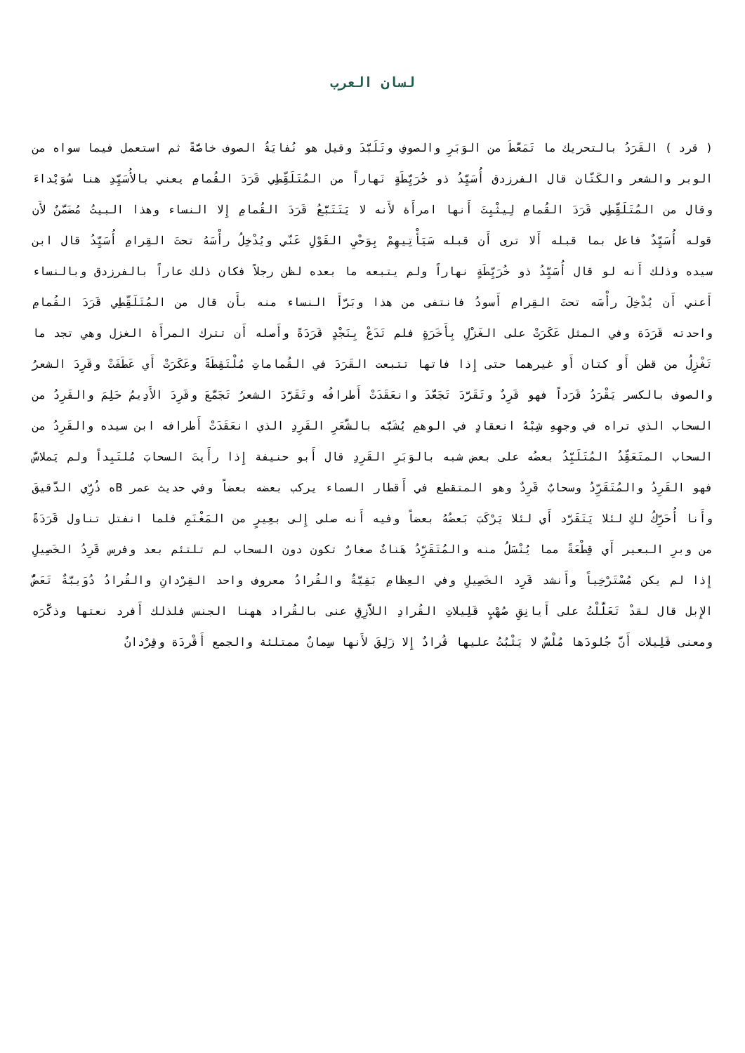لسان العرب
( قرد ) القَرَدُ بالتحريك ما تَمَعَّطَ من الوَبَرِ والصوفِ وتَلَبَّدَ وقيل هو نُفايَةُ الصوف خاصَّةً ثم استعمل فيما سواه من الوبر والشعر والكَتّان قال الفرزدق أُسَيِّدُ ذو خُرَيِّطَةٍ نَهاراً من المُتَلَقِّطِي قَرَدَ القُمامِ يعني بالأُسَيِّدِ هنا سُوَيْداءَ وقال من المُتَلَقِّطِي قَرَدَ القُمامِ لِيثْبِتَ أَنها امرأَة لأَنه لا يَتَتَبَّعُ قَرَدَ القُمامِ إِلا النساء وهذا البيتُ مُضَمَّنٌ لأَن قوله أُسَيِّدٌ فاعل بما قبله أَلا ترى أَن قبله سَيَأْتِيهِمْ بِوَحْيِ القَوْلِ عَنّي ويُدْخِلُ رأْسَهُ تحتَ القِرامِ أُسَيِّدُ قال ابن سيده وذلك أَنه لو قال أُسَيِّدُ ذو خُرَيِّطَةٍ نهاراً ولم يتبعه ما بعده لظن رجلاً فكان ذلك عاراً بالفرزدق وبالنساء أَعني أَن يُدْخِلَ رأْسَه تحتَ القِرامِ أَسودُ فانتفى من هذا وبَرَّأَ النساء منه بأَن قال من المُتَلَقِّطِي قَرَدَ القُمامِ واحدته قَرَدَة وفي المثل عَكَرَتْ على الغَزْلِ بِأَخَرَةٍ فلم تَدَعْ بِنَجْدٍ قَرَدَةً وأَصله أَن تترك المرأَة الغزل وهي تجد ما تَغْزِلُ من قطن أَو كتان أَو غيرهما حتى إِذا فاتها تتبعت القَرَدَ في القُماماتِ مُلْتَقِطَةً وعَكَرَتْ أَي عَطَفَتْ وقَرِدَ الشعرُ والصوف بالكسر يَقْرَدُ قَرَداً فهو قَرِدٌ وتَقَرَّدَ تَجَعَّدَ وانعَقَدَتْ أَطرافُه وتَقَرَّدَ الشعرُ تَجَمَّعَ وقَرِدَ الأَدِيمُ حَلِمَ والقَرِدُ من السحاب الذي تراه في وجهِهِ شِبْهُ انعقادٍ في الوهمِ يُشَبَّه بالشَّعَرِ القَرِدِ الذي انعَقَدَتْ أَطرافه ابن سيده والقَرِدُ من السحاب المتَعَقِّدُ المُتَلَبِّدُ بعضُه على بعض شبه بالوَبَرِ القَرِدِ قال أَبو حنيفة إِذا رأَيتَ السحابَ مُلتَبِداً ولم يَملاسَّ فهو القَرِدُ والمُتَقَرِّدُ وسحابٌ قَرِدٌ وهو المتقطع في أَقطار السماء يركب بعضه بعضاً وفي حديث عمر Bه ذُرِّي الدَّقيقَ وأَنا أُحَرِّكُ لكِ لئلا يَتَقَرَّد أَي لئلا يَرْكَبَ بَعضُهُ بعضاً وفيه أَنه صلى إِلى بعِيرٍ من المَغْنَمِ فلما انفتل تناول قَرَدَةً من وبرِ البعير أَي قِطْعَةً مما يُنْسَلُ منه والمُتَقَرِّدُ هَناتٌ صغارٌ تكون دون السحاب لم تلتئم بعد وفرس قَرِدُ الخَصِيلِ إِذا لم يكن مُسْتَرْخِياً وأَنشد قَرِد الخَصِيلِ وفي العِظامِ بَقِيَّةٌ والقُرادُ معروف واحد القِرْدانِ والقُرادُ دُوَيبَّةٌ تَعَضُّ الإِبل قال لقدْ تَعَلَّلْتُ على أَيانِقِ صُهْبٍ قَلِيلاتِ القُرادِ اللاَّزِقِ عنى بالقُراد ههنا الجنس فلذلك أَفرد نعتها وذكَّرَه ومعنى قَلِيلات أَنَّ جُلودَها مُلْسٌ لا يَثْبُتُ عليها قُرادٌ إِلا زَلِقَ لأَنها سِمانٌ ممتلئة والجمع أَقْردَة وقِرْدانٌ